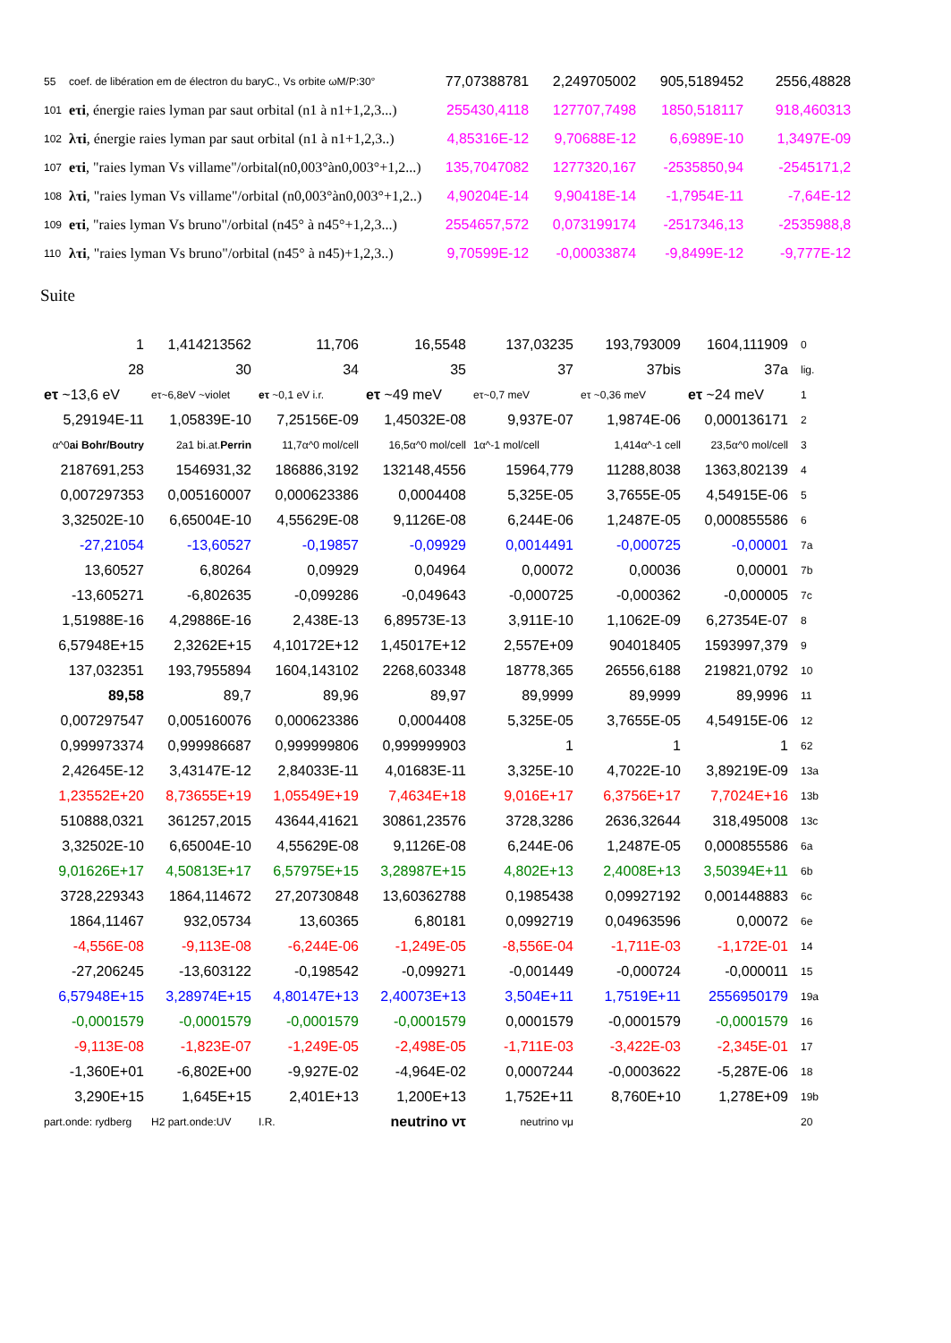| 55 | coef. de libération em de électron du baryC., Vs orbite ωM/P:30° | 77,07388781 | 2,249705002 | 905,5189452 | 2556,48828 |
| 101 | eτi , énergie raies lyman par saut orbital (n1 à n1+1,2,3...) | 255430,4118 | 127707,7498 | 1850,518117 | 918,460313 |
| 102 | λτi , énergie raies lyman par saut orbital (n1 à n1+1,2,3..) | 4,85316E-12 | 9,70688E-12 | 6,6989E-10 | 1,3497E-09 |
| 107 | eτi , "raies lyman Vs villame"/orbital(n0,003°àn0,003°+1,2...) | 135,7047082 | 1277320,167 | -2535850,94 | -2545171,2 |
| 108 | λτi , "raies lyman Vs villame"/orbital (n0,003°àn0,003°+1,2..) | 4,90204E-14 | 9,90418E-14 | -1,7954E-11 | -7,64E-12 |
| 109 | eτi , "raies lyman Vs bruno"/orbital (n45° à n45°+1,2,3...) | 2554657,572 | 0,073199174 | -2517346,13 | -2535988,8 |
| 110 | λτi , "raies lyman Vs bruno"/orbital (n45° à n45)+1,2,3..) | 9,70599E-12 | -0,00033874 | -9,8499E-12 | -9,777E-12 |
Suite
| 1 | 1,414213562 | 11,706 | 16,5548 | 137,03235 | 193,793009 | 1604,111909 | 0 |
| 28 | 30 | 34 | 35 | 37 | 37bis | 37a | lig. |
| eτ ~13,6 eV | eτ~6,8eV ~violet | eτ ~0,1 eV i.r. | eτ ~49 meV | eτ~0,7 meV | eτ ~0,36 meV | eτ ~24 meV | 1 |
| 5,29194E-11 | 1,05839E-10 | 7,25156E-09 | 1,45032E-08 | 9,937E-07 | 1,9874E-06 | 0,000136171 | 2 |
| α^0 ai Bohr/Boutry | 2a1 bi.at. Perrin | 11,7α^0 mol/cell | 16,5α^0 mol/cell | 1α^-1 mol/cell | 1,414α^-1 cell | 23,5α^0 mol/cell | 3 |
| 2187691,253 | 1546931,32 | 186886,3192 | 132148,4556 | 15964,779 | 11288,8038 | 1363,802139 | 4 |
| 0,007297353 | 0,005160007 | 0,000623386 | 0,0004408 | 5,325E-05 | 3,7655E-05 | 4,54915E-06 | 5 |
| 3,32502E-10 | 6,65004E-10 | 4,55629E-08 | 9,1126E-08 | 6,244E-06 | 1,2487E-05 | 0,000855586 | 6 |
| -27,21054 | -13,60527 | -0,19857 | -0,09929 | 0,0014491 | -0,000725 | -0,00001 | 7a |
| 13,60527 | 6,80264 | 0,09929 | 0,04964 | 0,00072 | 0,00036 | 0,00001 | 7b |
| -13,605271 | -6,802635 | -0,099286 | -0,049643 | -0,000725 | -0,000362 | -0,000005 | 7c |
| 1,51988E-16 | 4,29886E-16 | 2,438E-13 | 6,89573E-13 | 3,911E-10 | 1,1062E-09 | 6,27354E-07 | 8 |
| 6,57948E+15 | 2,3262E+15 | 4,10172E+12 | 1,45017E+12 | 2,557E+09 | 904018405 | 1593997,379 | 9 |
| 137,032351 | 193,7955894 | 1604,143102 | 2268,603348 | 18778,365 | 26556,6188 | 219821,0792 | 10 |
| 89,58 | 89,7 | 89,96 | 89,97 | 89,9999 | 89,9999 | 89,9996 | 11 |
| 0,007297547 | 0,005160076 | 0,000623386 | 0,0004408 | 5,325E-05 | 3,7655E-05 | 4,54915E-06 | 12 |
| 0,999973374 | 0,999986687 | 0,999999806 | 0,999999903 | 1 | 1 | 1 | 62 |
| 2,42645E-12 | 3,43147E-12 | 2,84033E-11 | 4,01683E-11 | 3,325E-10 | 4,7022E-10 | 3,89219E-09 | 13a |
| 1,23552E+20 | 8,73655E+19 | 1,05549E+19 | 7,4634E+18 | 9,016E+17 | 6,3756E+17 | 7,7024E+16 | 13b |
| 510888,0321 | 361257,2015 | 43644,41621 | 30861,23576 | 3728,3286 | 2636,32644 | 318,495008 | 13c |
| 3,32502E-10 | 6,65004E-10 | 4,55629E-08 | 9,1126E-08 | 6,244E-06 | 1,2487E-05 | 0,000855586 | 6a |
| 9,01626E+17 | 4,50813E+17 | 6,57975E+15 | 3,28987E+15 | 4,802E+13 | 2,4008E+13 | 3,50394E+11 | 6b |
| 3728,229343 | 1864,114672 | 27,20730848 | 13,60362788 | 0,1985438 | 0,09927192 | 0,001448883 | 6c |
| 1864,11467 | 932,05734 | 13,60365 | 6,80181 | 0,0992719 | 0,04963596 | 0,00072 | 6e |
| -4,556E-08 | -9,113E-08 | -6,244E-06 | -1,249E-05 | -8,556E-04 | -1,711E-03 | -1,172E-01 | 14 |
| -27,206245 | -13,603122 | -0,198542 | -0,099271 | -0,001449 | -0,000724 | -0,000011 | 15 |
| 6,57948E+15 | 3,28974E+15 | 4,80147E+13 | 2,40073E+13 | 3,504E+11 | 1,7519E+11 | 2556950179 | 19a |
| -0,0001579 | -0,0001579 | -0,0001579 | -0,0001579 | 0,0001579 | -0,0001579 | -0,0001579 | 16 |
| -9,113E-08 | -1,823E-07 | -1,249E-05 | -2,498E-05 | -1,711E-03 | -3,422E-03 | -2,345E-01 | 17 |
| -1,360E+01 | -6,802E+00 | -9,927E-02 | -4,964E-02 | 0,0007244 | -0,0003622 | -5,287E-06 | 18 |
| 3,290E+15 | 1,645E+15 | 2,401E+13 | 1,200E+13 | 1,752E+11 | 8,760E+10 | 1,278E+09 | 19b |
| part.onde: rydberg | H2 part.onde:UV | I.R. | neutrino ντ | neutrino νμ | | | 20 |